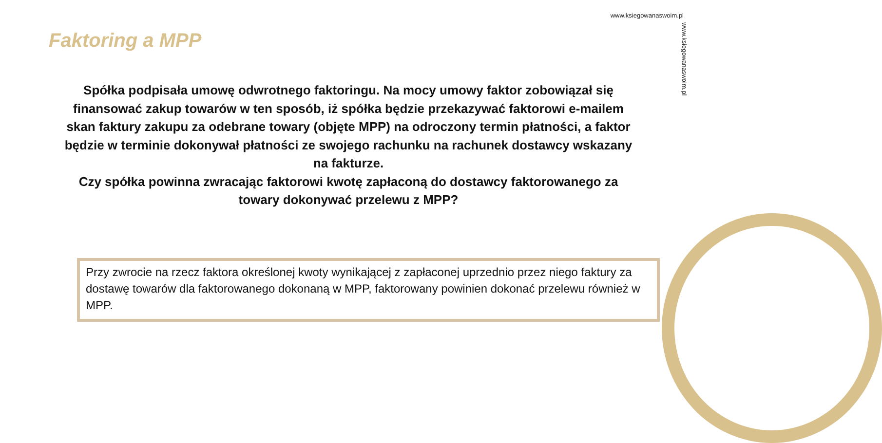www.ksiegowanaswoim.pl
www.ksiegowanaswoim.pl
Faktoring a MPP
Spółka podpisała umowę odwrotnego faktoringu. Na mocy umowy faktor zobowiązał się finansować zakup towarów w ten sposób, iż spółka będzie przekazywać faktorowi e-mailem skan faktury zakupu za odebrane towary (objęte MPP) na odroczony termin płatności, a faktor będzie w terminie dokonywał płatności ze swojego rachunku na rachunek dostawcy wskazany na fakturze.
Czy spółka powinna zwracając faktorowi kwotę zapłaconą do dostawcy faktorowanego za towary dokonywać przelewu z MPP?
Przy zwrocie na rzecz faktora określonej kwoty wynikającej z zapłaconej uprzednio przez niego faktury za dostawę towarów dla faktorowanego dokonaną w MPP, faktorowany powinien dokonać przelewu również w MPP.